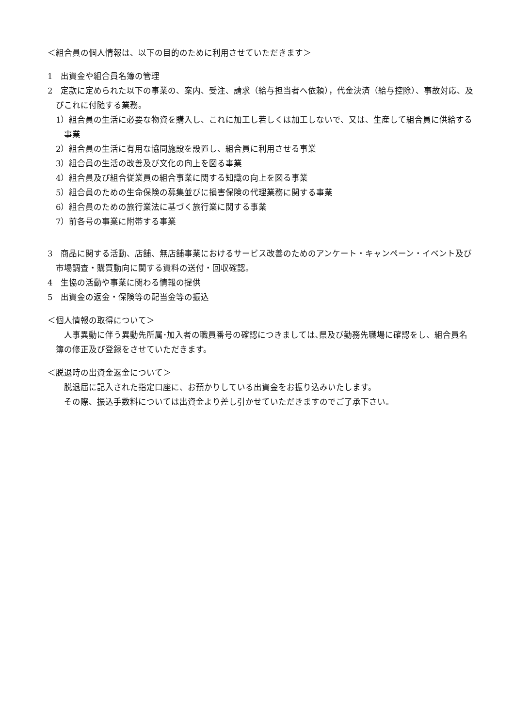＜組合員の個人情報は、以下の目的のために利用させていただきます＞
1　出資金や組合員名簿の管理
2　定款に定められた以下の事業の、案内、受注、請求（給与担当者へ依頼），代金決済（給与控除）、事故対応、及びこれに付随する業務。
1）組合員の生活に必要な物資を購入し、これに加工し若しくは加工しないで、又は、生産して組合員に供給する事業
2）組合員の生活に有用な協同施設を設置し、組合員に利用させる事業
3）組合員の生活の改善及び文化の向上を図る事業
4）組合員及び組合従業員の組合事業に関する知識の向上を図る事業
5）組合員のための生命保険の募集並びに損害保険の代理業務に関する事業
6）組合員のための旅行業法に基づく旅行業に関する事業
7）前各号の事業に附帯する事業
3　商品に関する活動、店舗、無店舗事業におけるサービス改善のためのアンケート・キャンペーン・イベント及び市場調査・購買動向に関する資料の送付・回収確認。
4　生協の活動や事業に関わる情報の提供
5　出資金の返金・保険等の配当金等の振込
＜個人情報の取得について＞
人事異動に伴う異動先所属･加入者の職員番号の確認につきましては､県及び勤務先職場に確認をし、組合員名簿の修正及び登録をさせていただきます。
＜脱退時の出資金返金について＞
脱退届に記入された指定口座に、お預かりしている出資金をお振り込みいたします。
その際、振込手数料については出資金より差し引かせていただきますのでご了承下さい。